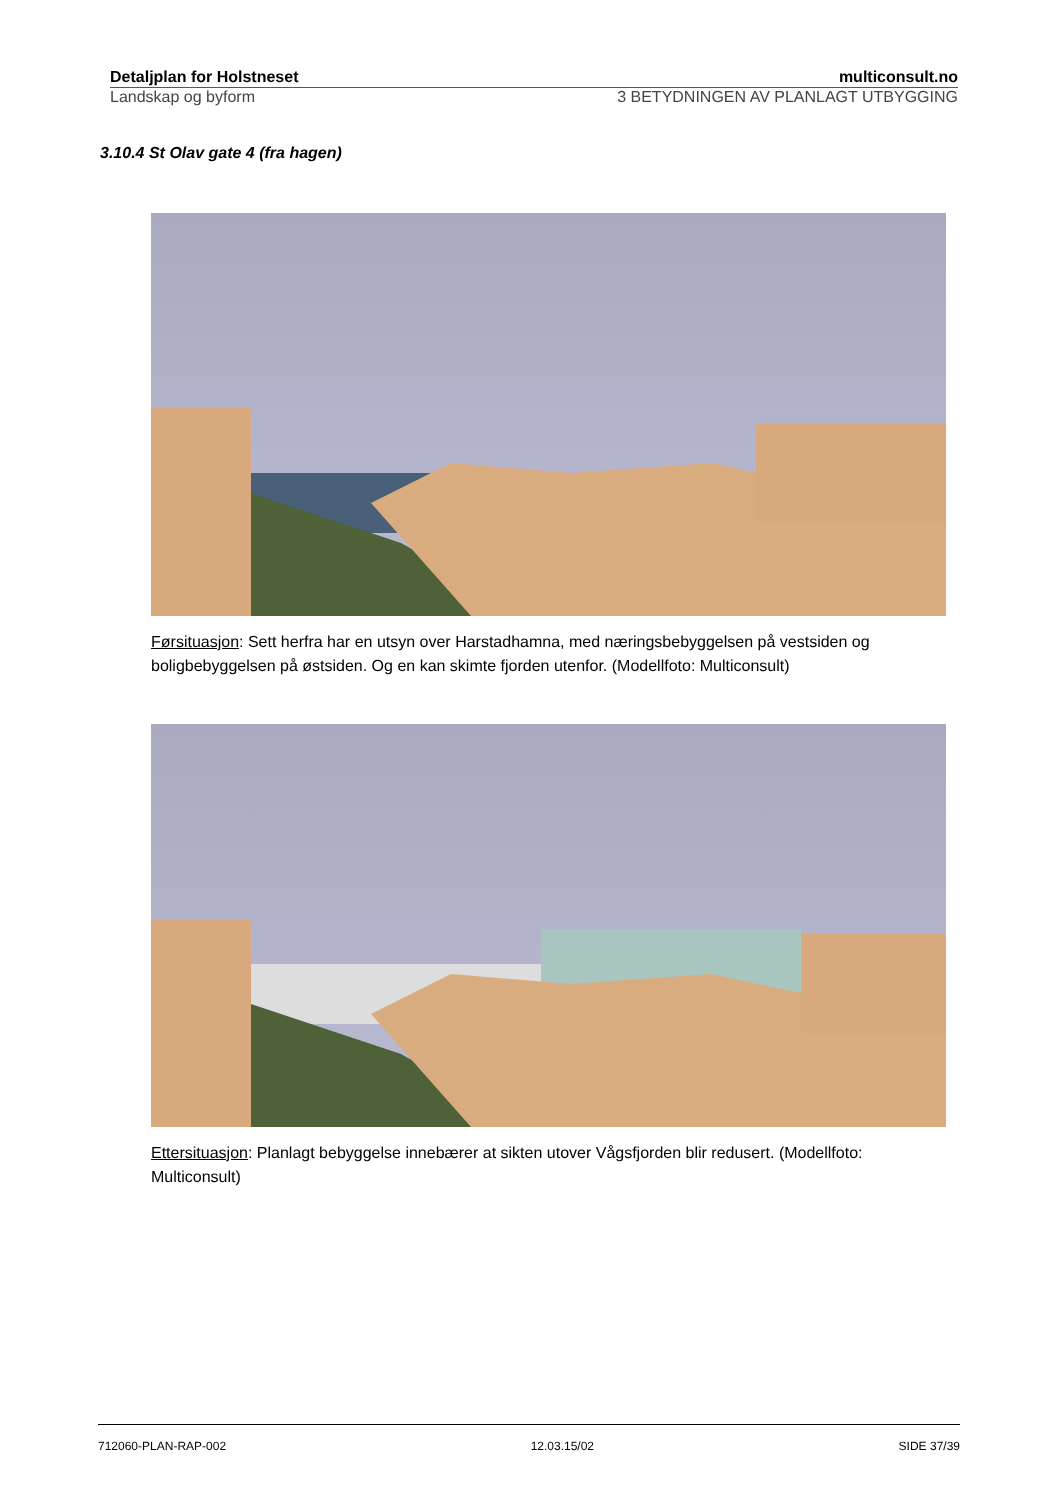Detaljplan for Holstneset multiconsult.no
Landskap og byform 3 BETYDNINGEN AV PLANLAGT UTBYGGING
3.10.4 St Olav gate 4 (fra hagen)
Førsituasjon: Sett herfra har en utsyn over Harstadhamna, med næringsbebyggelsen på vestsiden og boligbebyggelsen på østsiden. Og en kan skimte fjorden utenfor. (Modellfoto: Multiconsult)
Ettersituasjon: Planlagt bebyggelse innebærer at sikten utover Vågsfjorden blir redusert. (Modellfoto: Multiconsult)
712060-PLAN-RAP-002 12.03.15/02 SIDE 37/39